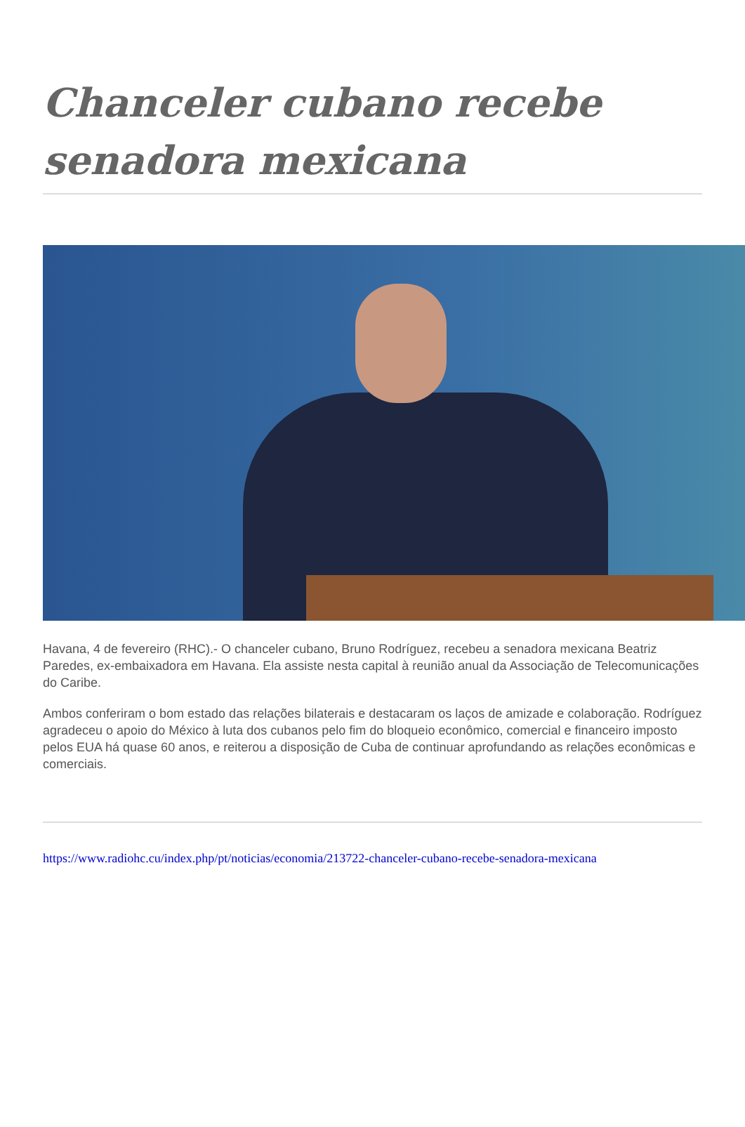Chanceler cubano recebe senadora mexicana
Havana, 4 de fevereiro (RHC).- O chanceler cubano, Bruno Rodríguez, recebeu a senadora mexicana Beatriz Paredes, ex-embaixadora em Havana. Ela assiste nesta capital à reunião anual da Associação de Telecomunicações do Caribe.
Ambos conferiram o bom estado das relações bilaterais e destacaram os laços de amizade e colaboração. Rodríguez agradeceu o apoio do México à luta dos cubanos pelo fim do bloqueio econômico, comercial e financeiro imposto pelos EUA há quase 60 anos, e reiterou a disposição de Cuba de continuar aprofundando as relações econômicas e comerciais.
https://www.radiohc.cu/index.php/pt/noticias/economia/213722-chanceler-cubano-recebe-senadora-mexicana